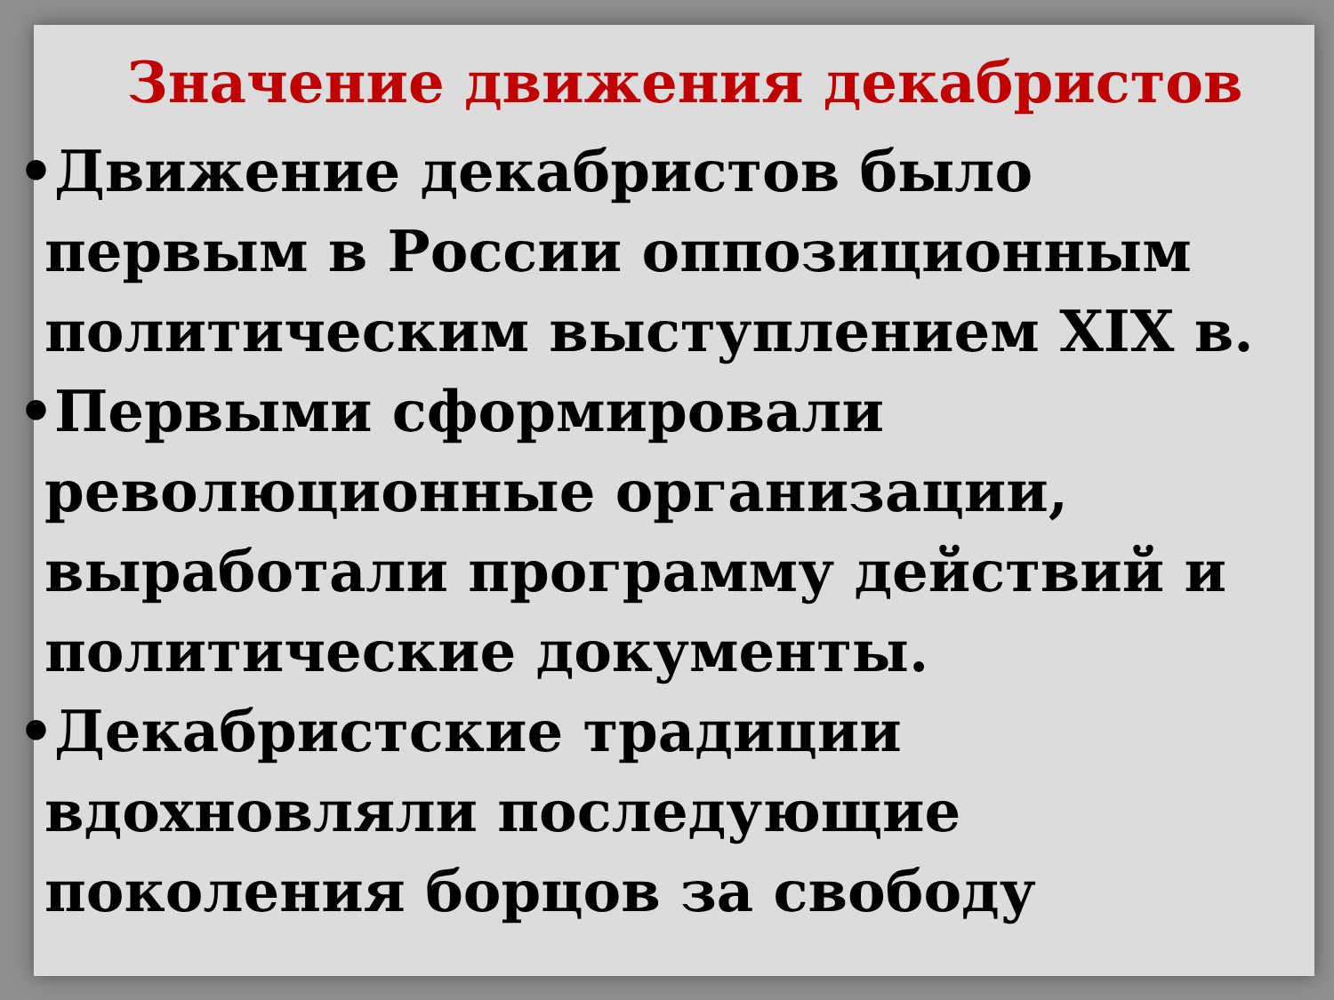Значение движения декабристов
•Движение декабристов было первым в России оппозиционным политическим выступлением XIX в.
•Первыми сформировали революционные организации, выработали программу действий и политические документы.
•Декабристские традиции вдохновляли последующие поколения борцов за свободу